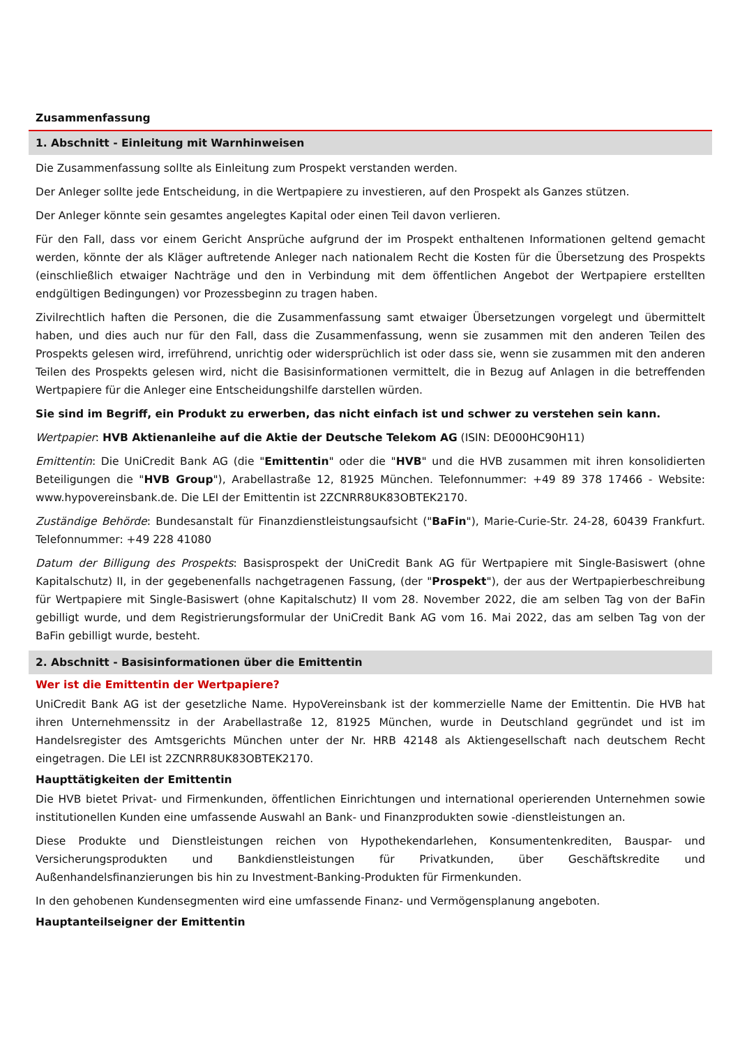Zusammenfassung
1. Abschnitt - Einleitung mit Warnhinweisen
Die Zusammenfassung sollte als Einleitung zum Prospekt verstanden werden.
Der Anleger sollte jede Entscheidung, in die Wertpapiere zu investieren, auf den Prospekt als Ganzes stützen.
Der Anleger könnte sein gesamtes angelegtes Kapital oder einen Teil davon verlieren.
Für den Fall, dass vor einem Gericht Ansprüche aufgrund der im Prospekt enthaltenen Informationen geltend gemacht werden, könnte der als Kläger auftretende Anleger nach nationalem Recht die Kosten für die Übersetzung des Prospekts (einschließlich etwaiger Nachträge und den in Verbindung mit dem öffentlichen Angebot der Wertpapiere erstellten endgültigen Bedingungen) vor Prozessbeginn zu tragen haben.
Zivilrechtlich haften die Personen, die die Zusammenfassung samt etwaiger Übersetzungen vorgelegt und übermittelt haben, und dies auch nur für den Fall, dass die Zusammenfassung, wenn sie zusammen mit den anderen Teilen des Prospekts gelesen wird, irreführend, unrichtig oder widersprüchlich ist oder dass sie, wenn sie zusammen mit den anderen Teilen des Prospekts gelesen wird, nicht die Basisinformationen vermittelt, die in Bezug auf Anlagen in die betreffenden Wertpapiere für die Anleger eine Entscheidungshilfe darstellen würden.
Sie sind im Begriff, ein Produkt zu erwerben, das nicht einfach ist und schwer zu verstehen sein kann.
Wertpapier: HVB Aktienanleihe auf die Aktie der Deutsche Telekom AG (ISIN: DE000HC90H11)
Emittentin: Die UniCredit Bank AG (die "Emittentin" oder die "HVB" und die HVB zusammen mit ihren konsolidierten Beteiligungen die "HVB Group"), Arabellastraße 12, 81925 München. Telefonnummer: +49 89 378 17466 - Website: www.hypovereinsbank.de. Die LEI der Emittentin ist 2ZCNRR8UK83OBTEK2170.
Zuständige Behörde: Bundesanstalt für Finanzdienstleistungsaufsicht ("BaFin"), Marie-Curie-Str. 24-28, 60439 Frankfurt. Telefonnummer: +49 228 41080
Datum der Billigung des Prospekts: Basisprospekt der UniCredit Bank AG für Wertpapiere mit Single-Basiswert (ohne Kapitalschutz) II, in der gegebenenfalls nachgetragenen Fassung, (der "Prospekt"), der aus der Wertpapierbeschreibung für Wertpapiere mit Single-Basiswert (ohne Kapitalschutz) II vom 28. November 2022, die am selben Tag von der BaFin gebilligt wurde, und dem Registrierungsformular der UniCredit Bank AG vom 16. Mai 2022, das am selben Tag von der BaFin gebilligt wurde, besteht.
2. Abschnitt - Basisinformationen über die Emittentin
Wer ist die Emittentin der Wertpapiere?
UniCredit Bank AG ist der gesetzliche Name. HypoVereinsbank ist der kommerzielle Name der Emittentin. Die HVB hat ihren Unternehmenssitz in der Arabellastraße 12, 81925 München, wurde in Deutschland gegründet und ist im Handelsregister des Amtsgerichts München unter der Nr. HRB 42148 als Aktiengesellschaft nach deutschem Recht eingetragen. Die LEI ist 2ZCNRR8UK83OBTEK2170.
Haupttätigkeiten der Emittentin
Die HVB bietet Privat- und Firmenkunden, öffentlichen Einrichtungen und international operierenden Unternehmen sowie institutionellen Kunden eine umfassende Auswahl an Bank- und Finanzprodukten sowie -dienstleistungen an.
Diese Produkte und Dienstleistungen reichen von Hypothekendarlehen, Konsumentenkrediten, Bauspar- und Versicherungsprodukten und Bankdienstleistungen für Privatkunden, über Geschäftskredite und Außenhandelsfinanzierungen bis hin zu Investment-Banking-Produkten für Firmenkunden.
In den gehobenen Kundensegmenten wird eine umfassende Finanz- und Vermögensplanung angeboten.
Hauptanteilseigner der Emittentin